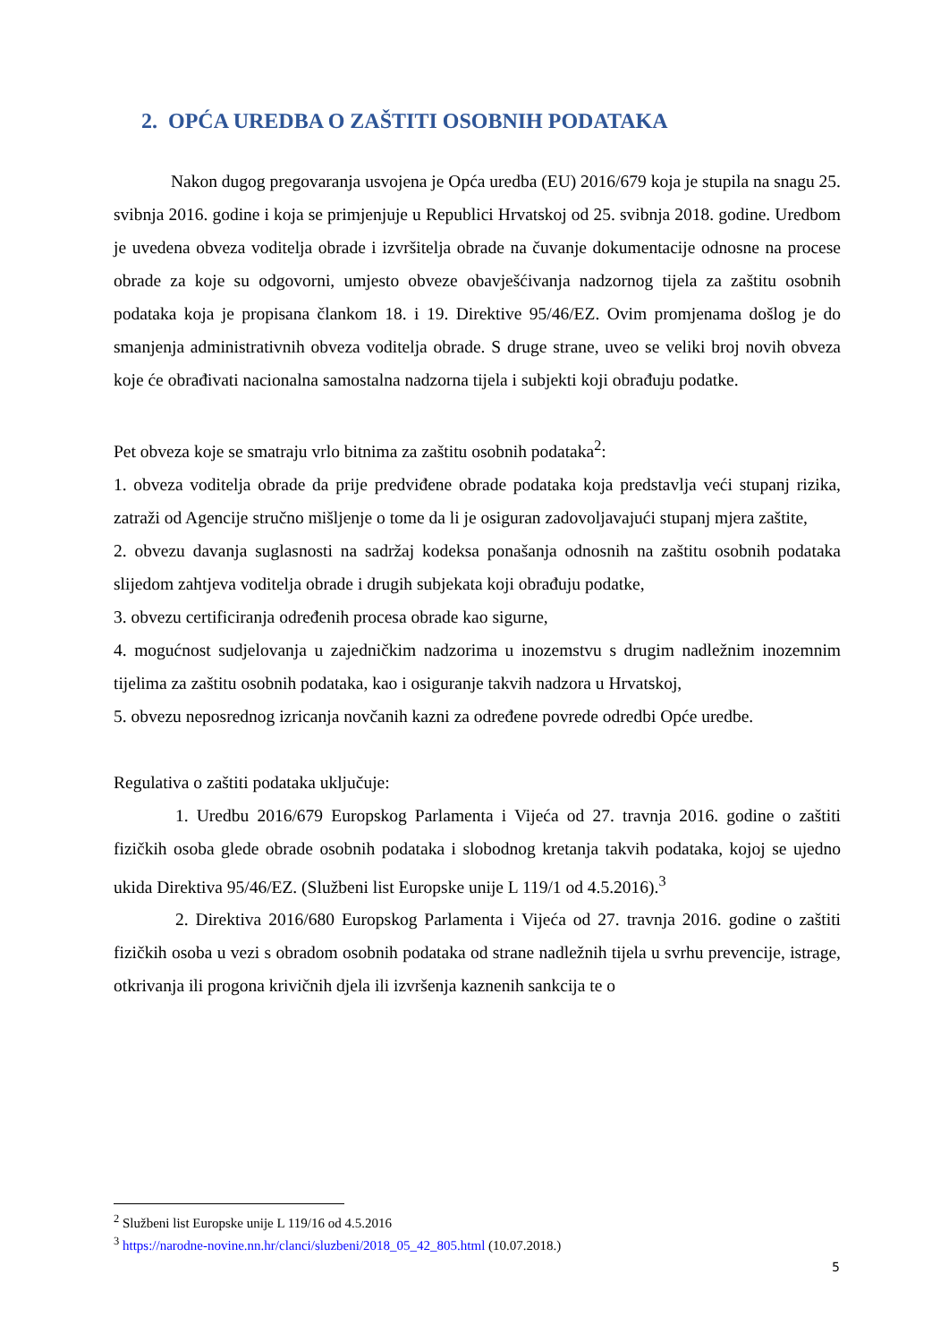2. OPĆA UREDBA O ZAŠTITI OSOBNIH PODATAKA
Nakon dugog pregovaranja usvojena je Opća uredba (EU) 2016/679 koja je stupila na snagu 25. svibnja 2016. godine i koja se primjenjuje u Republici Hrvatskoj od 25. svibnja 2018. godine. Uredbom je uvedena obveza voditelja obrade i izvršitelja obrade na čuvanje dokumentacije odnosne na procese obrade za koje su odgovorni, umjesto obveze obavješćivanja nadzornog tijela za zaštitu osobnih podataka koja je propisana člankom 18. i 19. Direktive 95/46/EZ. Ovim promjenama došlog je do smanjenja administrativnih obveza voditelja obrade. S druge strane, uveo se veliki broj novih obveza koje će obrađivati nacionalna samostalna nadzorna tijela i subjekti koji obrađuju podatke.
Pet obveza koje se smatraju vrlo bitnima za zaštitu osobnih podataka<sup>2</sup>:
1. obveza voditelja obrade da prije predviđene obrade podataka koja predstavlja veći stupanj rizika, zatraži od Agencije stručno mišljenje o tome da li je osiguran zadovoljavajući stupanj mjera zaštite,
2. obvezu davanja suglasnosti na sadržaj kodeksa ponašanja odnosnih na zaštitu osobnih podataka slijedom zahtjeva voditelja obrade i drugih subjekata koji obrađuju podatke,
3. obvezu certificiranja određenih procesa obrade kao sigurne,
4. mogućnost sudjelovanja u zajedničkim nadzorima u inozemstvu s drugim nadležnim inozemnim tijelima za zaštitu osobnih podataka, kao i osiguranje takvih nadzora u Hrvatskoj,
5. obvezu neposrednog izricanja novčanih kazni za određene povrede odredbi Opće uredbe.
Regulativa o zaštiti podataka uključuje:
1. Uredbu 2016/679 Europskog Parlamenta i Vijeća od 27. travnja 2016. godine o zaštiti fizičkih osoba glede obrade osobnih podataka i slobodnog kretanja takvih podataka, kojoj se ujedno ukida Direktiva 95/46/EZ. (Službeni list Europske unije L 119/1 od 4.5.2016).<sup>3</sup>
2. Direktiva 2016/680 Europskog Parlamenta i Vijeća od 27. travnja 2016. godine o zaštiti fizičkih osoba u vezi s obradom osobnih podataka od strane nadležnih tijela u svrhu prevencije, istrage, otkrivanja ili progona krivičnih djela ili izvršenja kaznenih sankcija te o
<sup>2</sup> Službeni list Europske unije L 119/16 od 4.5.2016
<sup>3</sup> https://narodne-novine.nn.hr/clanci/sluzbeni/2018_05_42_805.html (10.07.2018.)
5